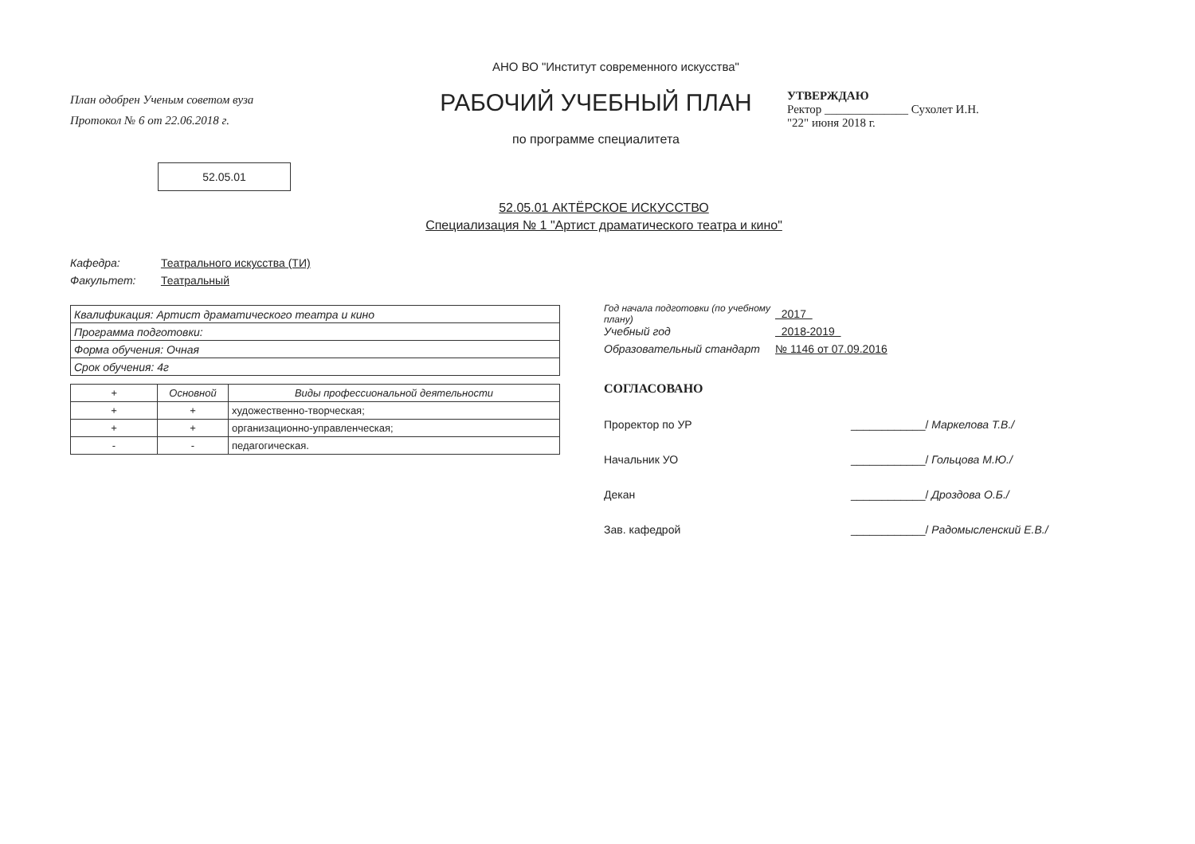АНО ВО "Институт современного искусства"
План одобрен Ученым советом вуза
Протокол № 6 от 22.06.2018 г.
52.05.01
РАБОЧИЙ УЧЕБНЫЙ ПЛАН
по программе специалитета
УТВЕРЖДАЮ
Ректор ______________ Сухолет И.Н.
"22" июня 2018 г.
52.05.01 АКТЁРСКОЕ ИСКУССТВО
Специализация № 1 "Артист драматического театра и кино"
Кафедра: Театрального искусства (ТИ)
Факультет: Театральный
| Квалификация: Артист драматического театра и кино |
| Программа подготовки: |
| Форма обучения: Очная |
| Срок обучения: 4г |
| + | Основной | Виды профессиональной деятельности |
| --- | --- | --- |
| + | + | художественно-творческая; |
| + | + | организационно-управленческая; |
| - | - | педагогическая. |
Год начала подготовки (по учебному плану) 2017
Учебный год 2018-2019
Образовательный стандарт № 1146 от 07.09.2016
СОГЛАСОВАНО
Проректор по УР ____________/ Маркелова Т.В./
Начальник УО ____________/ Гольцова М.Ю./
Декан ____________/ Дроздова О.Б./
Зав. кафедрой ____________/ Радомысленский Е.В./